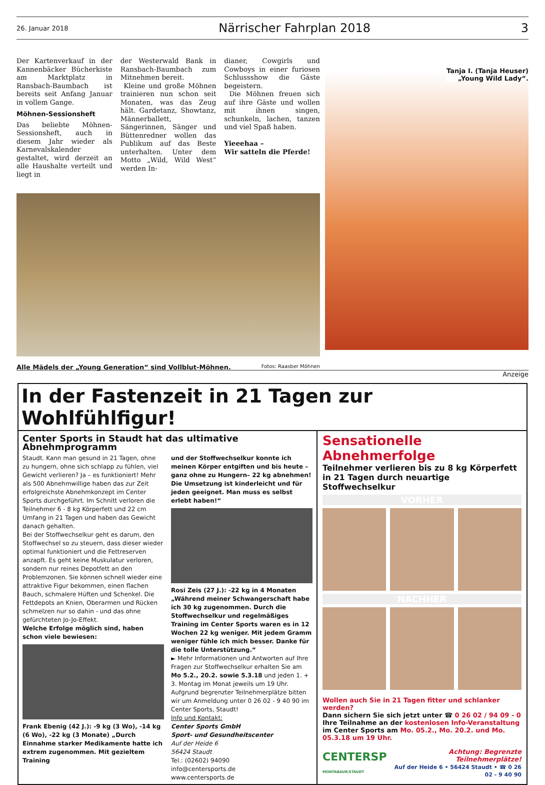26. Januar 2018 Närrischer Fahrplan 2018 3
Der Kartenverkauf in der Kannenbäcker Bücherkiste am Marktplatz in Ransbach-Baumbach ist bereits seit Anfang Januar in vollem Gange.
Möhnen-Sessionsheft
Das beliebte Möhnen-Sessionsheft, auch in diesem Jahr wieder als Karnevalskalender gestaltet, wird derzeit an alle Haushalte verteilt und liegt in
der Westerwald Bank in Ransbach-Baumbach zum Mitnehmen bereit.
Kleine und große Möhnen trainieren nun schon seit Monaten, was das Zeug hält. Gardetanz, Showtanz, Männerballett, Sängerinnen, Sänger und Büttenredner wollen das Publikum auf das Beste unterhalten. Unter dem Motto „Wild, Wild West“ werden In-
dianer, Cowgirls und Cowboys in einer furiosen Schlussshow die Gäste begeistern.
Die Möhnen freuen sich auf ihre Gäste und wollen mit ihnen singen, schunkeln, lachen, tanzen und viel Spaß haben.
Yieeehaa –
Wir satteln die Pferde!
Alle Mädels der „Young Generation“ sind Vollblut-Möhnen. Fotos: Raasber Möhnen
Tanja I. (Tanja Heuser)
„Young Wild Lady“.
Anzeige
In der Fastenzeit in 21 Tagen zur Wohlfühlfigur!
Center Sports in Staudt hat das ultimative Abnehmprogramm
Staudt. Kann man gesund in 21 Tagen, ohne zu hungern, ohne sich schlapp zu fühlen, viel Gewicht verlieren? Ja – es funktioniert! Mehr als 500 Abnehmwillige haben das zur Zeit erfolgreichste Abnehmkonzept im Center Sports durchgeführt. Im Schnitt verloren die Teilnehmer 6 - 8 kg Körperfett und 22 cm Umfang in 21 Tagen und haben das Gewicht danach gehalten.
Bei der Stoffwechselkur geht es darum, den Stoffwechsel so zu steuern, dass dieser wieder optimal funktioniert und die Fettreserven anzapft. Es geht keine Muskulatur verloren, sondern nur reines Depotfett an den Problemzonen. Sie können schnell wieder eine attraktive Figur bekommen, einen flachen Bauch, schmalere Hüften und Schenkel. Die Fettdepots an Knien, Oberarmen und Rücken schmelzen nur so dahin - und das ohne gefürchteten Jo-Jo-Effekt.
Welche Erfolge möglich sind, haben schon viele bewiesen:
Frank Ebenig (42 J.): -9 kg (3 Wo), -14 kg (6 Wo), -22 kg (3 Monate) „Durch Einnahme starker Medikamente hatte ich extrem zugenommen. Mit gezieltem Training
und der Stoffwechselkur konnte ich meinen Körper entgiften und bis heute – ganz ohne zu Hungern– 22 kg abnehmen! Die Umsetzung ist kinderleicht und für jeden geeignet. Man muss es selbst erlebt haben!“
Rosi Zeis (27 J.): -22 kg in 4 Monaten „Während meiner Schwangerschaft habe ich 30 kg zugenommen. Durch die Stoffwechselkur und regelmäßiges Training im Center Sports waren es in 12 Wochen 22 kg weniger. Mit jedem Gramm weniger fühle ich mich besser. Danke für die tolle Unterstützung.“
► Mehr Informationen und Antworten auf Ihre Fragen zur Stoffwechselkur erhalten Sie am Mo 5.2., 20.2. sowie 5.3.18 und jeden 1. + 3. Montag im Monat jeweils um 19 Uhr. Aufgrund begrenzter Teilnehmerplätze bitten wir um Anmeldung unter 0 26 02 - 9 40 90 im Center Sports, Staudt!
Info und Kontakt:
Center Sports GmbH
Sport- und Gesundheitscenter
Auf der Heide 6
56424 Staudt
Tel.: (02602) 94090
info@centersports.de
www.centersports.de
Sensationelle Abnehmerfolge
Teilnehmer verlieren bis zu 8 kg Körperfett in 21 Tagen durch neuartige Stoffwechselkur
VORHER
NACHHER
Wollen auch Sie in 21 Tagen fitter und schlanker werden?
Dann sichern Sie sich jetzt unter ☎ 0 26 02 / 94 09 - 0 Ihre Teilnahme an der kostenlosen Info-Veranstaltung im Center Sports am Mo. 05.2., Mo. 20.2. und Mo. 05.3.18 um 19 Uhr.
CENTERSP
MONTABAUR/STAUDT Achtung: Begrenzte Teilnehmerplätze!
Auf der Heide 6 • 56424 Staudt • ☎ 0 26 02 - 9 40 90